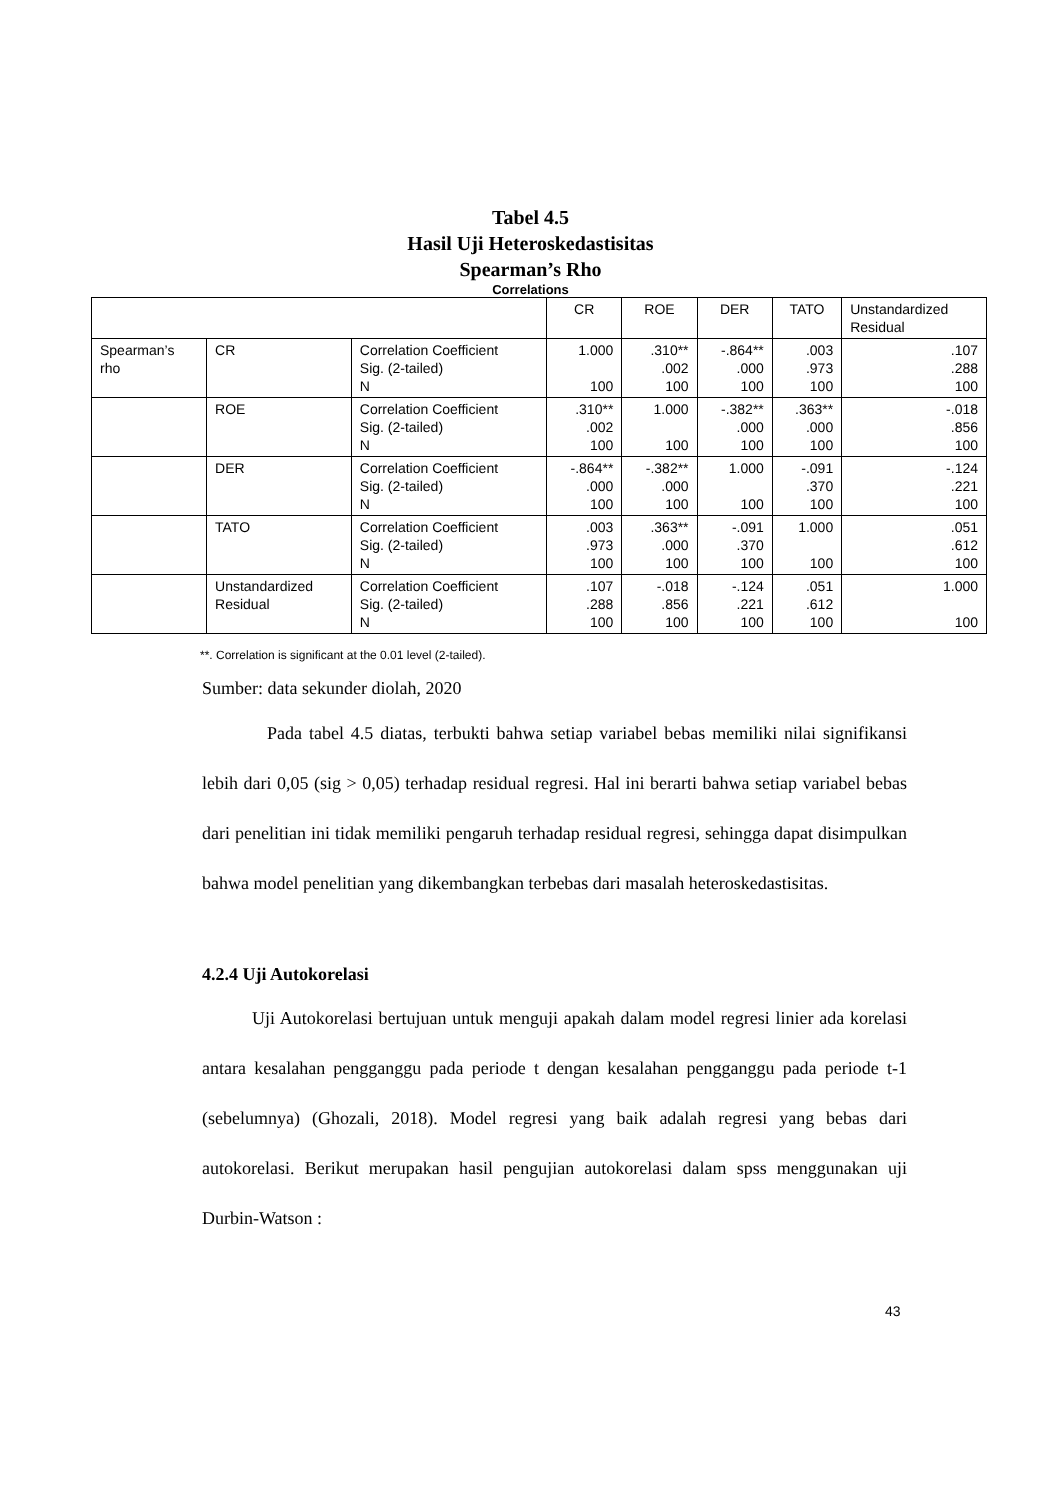Tabel 4.5
Hasil Uji Heteroskedastisitas
Spearman’s Rho
Correlations
| | | | CR | ROE | DER | TATO | Unstandardized Residual |
| --- | --- | --- | --- | --- | --- | --- | --- |
| Spearman’s rho | CR | Correlation Coefficient Sig. (2-tailed) N | 1.000 100 | .310** .002 100 | -.864** .000 100 | .003 .973 100 | .107 .288 100 |
| | ROE | Correlation Coefficient Sig. (2-tailed) N | .310** .002 100 | 1.000 100 | -.382** .000 100 | .363** .000 100 | -.018 .856 100 |
| | DER | Correlation Coefficient Sig. (2-tailed) N | -.864** .000 100 | -.382** .000 100 | 1.000 100 | -.091 .370 100 | -.124 .221 100 |
| | TATO | Correlation Coefficient Sig. (2-tailed) N | .003 .973 100 | .363** .000 100 | -.091 .370 100 | 1.000 100 | .051 .612 100 |
| | Unstandardized Residual | Correlation Coefficient Sig. (2-tailed) N | .107 .288 100 | -.018 .856 100 | -.124 .221 100 | .051 .612 100 | 1.000 100 |
**. Correlation is significant at the 0.01 level (2-tailed).
Sumber: data sekunder diolah, 2020
Pada tabel 4.5 diatas, terbukti bahwa setiap variabel bebas memiliki nilai signifikansi lebih dari 0,05 (sig > 0,05) terhadap residual regresi. Hal ini berarti bahwa setiap variabel bebas dari penelitian ini tidak memiliki pengaruh terhadap residual regresi, sehingga dapat disimpulkan bahwa model penelitian yang dikembangkan terbebas dari masalah heteroskedastisitas.
4.2.4 Uji Autokorelasi
Uji Autokorelasi bertujuan untuk menguji apakah dalam model regresi linier ada korelasi antara kesalahan pengganggu pada periode t dengan kesalahan pengganggu pada periode t-1 (sebelumnya) (Ghozali, 2018). Model regresi yang baik adalah regresi yang bebas dari autokorelasi. Berikut merupakan hasil pengujian autokorelasi dalam spss menggunakan uji Durbin-Watson :
43